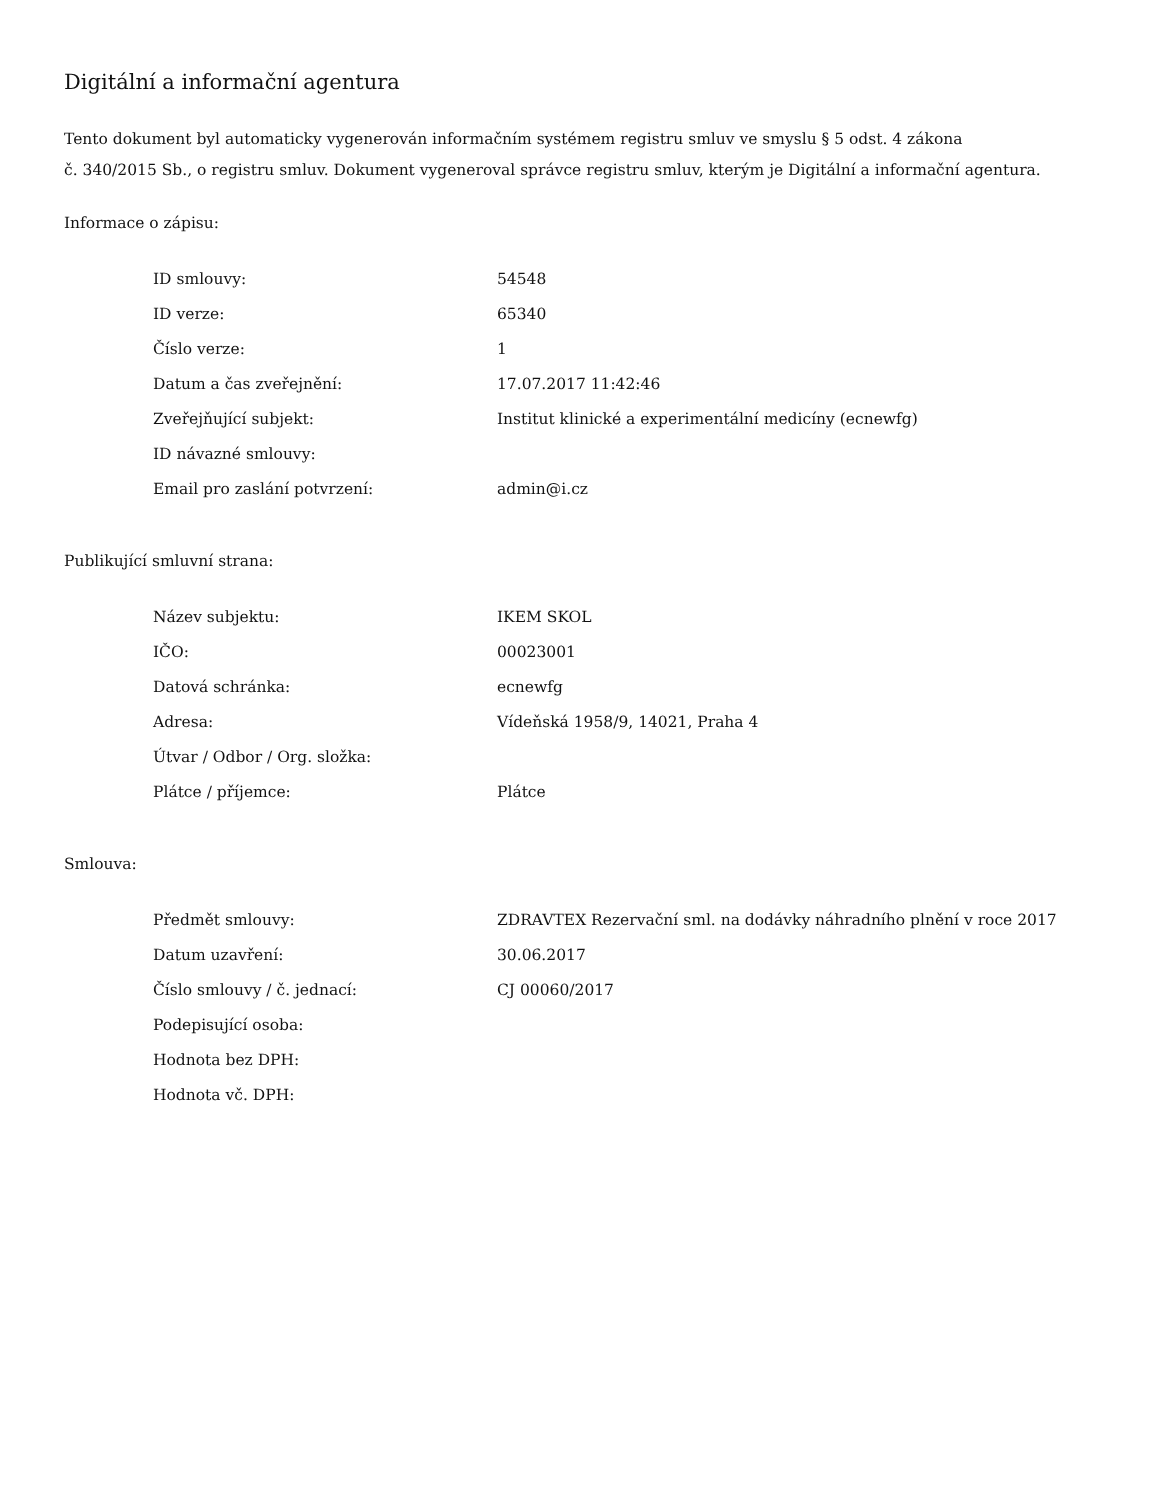Digitální a informační agentura
Tento dokument byl automaticky vygenerován informačním systémem registru smluv ve smyslu § 5 odst. 4 zákona
č. 340/2015 Sb., o registru smluv. Dokument vygeneroval správce registru smluv, kterým je Digitální a informační agentura.
Informace o zápisu:
| ID smlouvy: | 54548 |
| ID verze: | 65340 |
| Číslo verze: | 1 |
| Datum a čas zveřejnění: | 17.07.2017 11:42:46 |
| Zveřejňující subjekt: | Institut klinické a experimentální medicíny (ecnewfg) |
| ID návazné smlouvy: | |
| Email pro zaslání potvrzení: | admin@i.cz |
Publikující smluvní strana:
| Název subjektu: | IKEM SKOL |
| IČO: | 00023001 |
| Datová schránka: | ecnewfg |
| Adresa: | Vídeňská 1958/9, 14021, Praha 4 |
| Útvar / Odbor / Org. složka: | |
| Plátce / příjemce: | Plátce |
Smlouva:
| Předmět smlouvy: | ZDRAVTEX Rezervační sml. na dodávky náhradního plnění v roce 2017 |
| Datum uzavření: | 30.06.2017 |
| Číslo smlouvy / č. jednací: | CJ 00060/2017 |
| Podepisující osoba: | |
| Hodnota bez DPH: | |
| Hodnota vč. DPH: | |